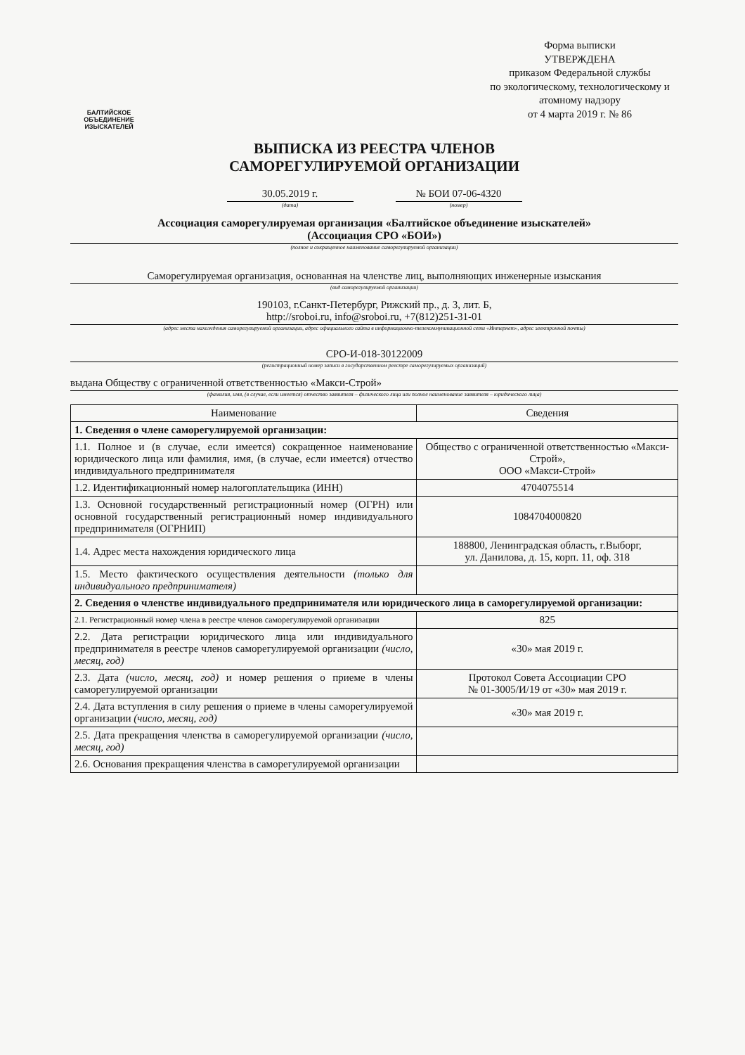БАЛТИЙСКОЕ
ОБЪЕДИНЕНИЕ
ИЗЫСКАТЕЛЕЙ
Форма выписки
УТВЕРЖДЕНА
приказом Федеральной службы
по экологическому, технологическому и атомному надзору
от 4 марта 2019 г. № 86
ВЫПИСКА ИЗ РЕЕСТРА ЧЛЕНОВ
САМОРЕГУЛИРУЕМОЙ ОРГАНИЗАЦИИ
30.05.2019 г. № БОИ 07-06-4320
(дата) (номер)
Ассоциация саморегулируемая организация «Балтийское объединение изыскателей»
(Ассоциация СРО «БОИ»)
(полное и сокращенное наименование саморегулируемой организации)
Саморегулируемая организация, основанная на членстве лиц, выполняющих инженерные изыскания
(вид саморегулируемой организации)
190103, г.Санкт-Петербург, Рижский пр., д. 3, лит. Б,
http://sroboi.ru, info@sroboi.ru, +7(812)251-31-01
(адрес места нахождения саморегулируемой организации, адрес официального сайта в информационно-телекоммуникационной сети «Интернет», адрес электронной почты)
СРО-И-018-30122009
(регистрационный номер записи в государственном реестре саморегулируемых организаций)
выдана Обществу с ограниченной ответственностью «Макси-Строй»
(фамилия, имя, (в случае, если имеется) отчество заявителя – физического лица или полное наименование заявителя – юридического лица)
| Наименование | Сведения |
| --- | --- |
| 1. Сведения о члене саморегулируемой организации: | |
| 1.1. Полное и (в случае, если имеется) сокращенное наименование юридического лица или фамилия, имя, (в случае, если имеется) отчество индивидуального предпринимателя | Общество с ограниченной ответственностью «Макси-Строй», ООО «Макси-Строй» |
| 1.2. Идентификационный номер налогоплательщика (ИНН) | 4704075514 |
| 1.3. Основной государственный регистрационный номер (ОГРН) или основной государственный регистрационный номер индивидуального предпринимателя (ОГРНИП) | 1084704000820 |
| 1.4. Адрес места нахождения юридического лица | 188800, Ленинградская область, г.Выборг, ул. Данилова, д. 15, корп. 11, оф. 318 |
| 1.5. Место фактического осуществления деятельности (только для индивидуального предпринимателя) | |
| 2. Сведения о членстве индивидуального предпринимателя или юридического лица в саморегулируемой организации: | |
| 2.1. Регистрационный номер члена в реестре членов саморегулируемой организации | 825 |
| 2.2. Дата регистрации юридического лица или индивидуального предпринимателя в реестре членов саморегулируемой организации (число, месяц, год) | «30» мая 2019 г. |
| 2.3. Дата (число, месяц, год) и номер решения о приеме в члены саморегулируемой организации | Протокол Совета Ассоциации СРО № 01-3005/И/19 от «30» мая 2019 г. |
| 2.4. Дата вступления в силу решения о приеме в члены саморегулируемой организации (число, месяц, год) | «30» мая 2019 г. |
| 2.5. Дата прекращения членства в саморегулируемой организации (число, месяц, год) | |
| 2.6. Основания прекращения членства в саморегулируемой организации | |